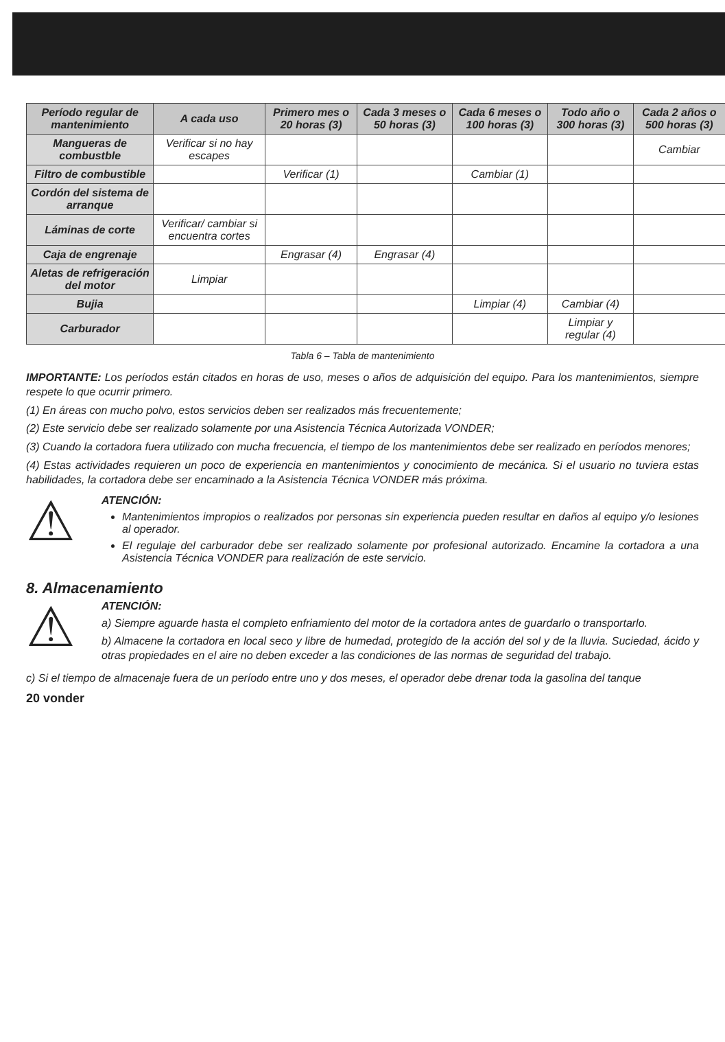| Período regular de mantenimiento | A cada uso | Primero mes o 20 horas (3) | Cada 3 meses o 50 horas (3) | Cada 6 meses o 100 horas (3) | Todo año o 300 horas (3) | Cada 2 años o 500 horas (3) |
| --- | --- | --- | --- | --- | --- | --- |
| Mangueras de combustble | Verificar si no hay escapes | | | | | Cambiar |
| Filtro de combustible | | Verificar (1) | | Cambiar (1) | | |
| Cordón del sistema de arranque | | | | | | |
| Láminas de corte | Verificar/ cambiar si encuentra cortes | | | | | |
| Caja de engrenaje | | Engrasar (4) | Engrasar (4) | | | |
| Aletas de refrigeración del motor | Limpiar | | | | | |
| Bujia | | | | Limpiar (4) | Cambiar (4) | |
| Carburador | | | | | Limpiar y regular (4) | |
Tabla 6 – Tabla de mantenimiento
IMPORTANTE: Los períodos están citados en horas de uso, meses o años de adquisición del equipo. Para los mantenimientos, siempre respete lo que ocurrir primero.
(1) En áreas con mucho polvo, estos servicios deben ser realizados más frecuentemente;
(2) Este servicio debe ser realizado solamente por una Asistencia Técnica Autorizada VONDER;
(3) Cuando la cortadora fuera utilizado con mucha frecuencia, el tiempo de los mantenimientos debe ser realizado en períodos menores;
(4) Estas actividades requieren un poco de experiencia en mantenimientos y conocimiento de mecánica. Si el usuario no tuviera estas habilidades, la cortadora debe ser encaminado a la Asistencia Técnica VONDER más próxima.
⚠
ATENCIÓN:
Mantenimientos impropios o realizados por personas sin experiencia pueden resultar en daños al equipo y/o lesiones al operador.
El regulaje del carburador debe ser realizado solamente por profesional autorizado. Encamine la cortadora a una Asistencia Técnica VONDER para realización de este servicio.
8. Almacenamiento
⚠
ATENCIÓN:
a) Siempre aguarde hasta el completo enfriamiento del motor de la cortadora antes de guardarlo o transportarlo.
b) Almacene la cortadora en local seco y libre de humedad, protegido de la acción del sol y de la lluvia. Suciedad, ácido y otras propiedades en el aire no deben exceder a las condiciones de las normas de seguridad del trabajo.
c) Si el tiempo de almacenaje fuera de un período entre uno y dos meses, el operador debe drenar toda la gasolina del tanque
20 vonder